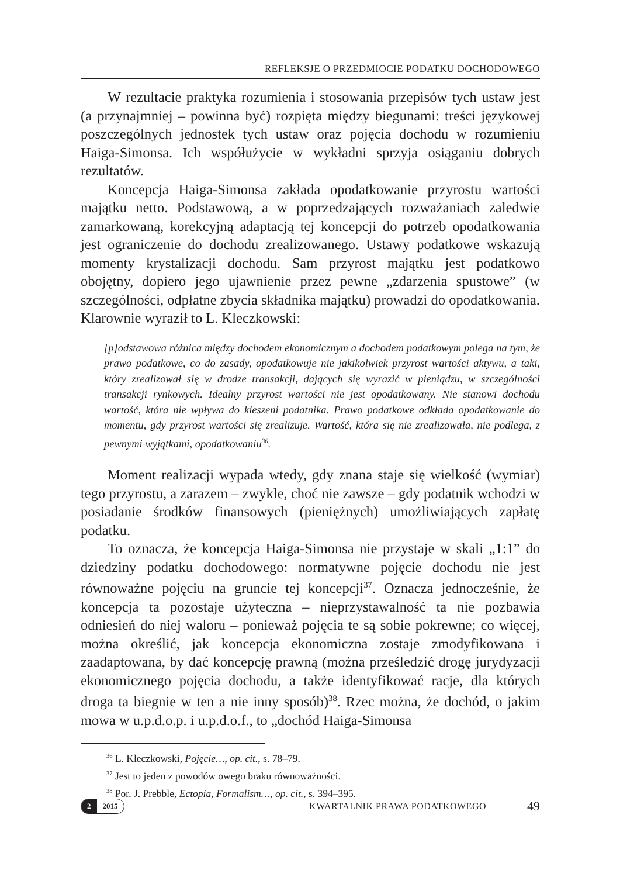REFLEKSJE O PRZEDMIOCIE PODATKU DOCHODOWEGO
W rezultacie praktyka rozumienia i stosowania przepisów tych ustaw jest (a przynajmniej – powinna być) rozpięta między biegunami: treści językowej poszczególnych jednostek tych ustaw oraz pojęcia dochodu w rozumieniu Haiga-Simonsa. Ich współużycie w wykładni sprzyja osiąganiu dobrych rezultatów.
Koncepcja Haiga-Simonsa zakłada opodatkowanie przyrostu wartości majątku netto. Podstawową, a w poprzedzających rozważaniach zaledwie zamarkowaną, korekcyjną adaptacją tej koncepcji do potrzeb opodatkowania jest ograniczenie do dochodu zrealizowanego. Ustawy podatkowe wskazują momenty krystalizacji dochodu. Sam przyrost majątku jest podatkowo obojętny, dopiero jego ujawnienie przez pewne „zdarzenia spustowe” (w szczególności, odpłatne zbycia składnika majątku) prowadzi do opodatkowania. Klarownie wyraził to L. Kleczkowski:
[p]odstawowa różnica między dochodem ekonomicznym a dochodem podatkowym polega na tym, że prawo podatkowe, co do zasady, opodatkowuje nie jakikolwiek przyrost wartości aktywu, a taki, który zrealizował się w drodze transakcji, dających się wyrazić w pieniądzu, w szczególności transakcji rynkowych. Idealny przyrost wartości nie jest opodatkowany. Nie stanowi dochodu wartość, która nie wpływa do kieszeni podatnika. Prawo podatkowe odkłada opodatkowanie do momentu, gdy przyrost wartości się zrealizuje. Wartość, która się nie zrealizowała, nie podlega, z pewnymi wyjątkami, opodatkowaniu<sup>36</sup>.
Moment realizacji wypada wtedy, gdy znana staje się wielkość (wymiar) tego przyrostu, a zarazem – zwykle, choć nie zawsze – gdy podatnik wchodzi w posiadanie środków finansowych (pieniężnych) umożliwiających zapłatę podatku.
To oznacza, że koncepcja Haiga-Simonsa nie przystaje w skali „1:1” do dziedziny podatku dochodowego: normatywne pojęcie dochodu nie jest równoważne pojęciu na gruncie tej koncepcji<sup>37</sup>. Oznacza jednocześnie, że koncepcja ta pozostaje użyteczna – nieprzystawalność ta nie pozbawia odniesień do niej waloru – ponieważ pojęcia te są sobie pokrewne; co więcej, można określić, jak koncepcja ekonomiczna zostaje zmodyfikowana i zaadaptowana, by dać koncepcję prawną (można prześledzić drogę jurydyzacji ekonomicznego pojęcia dochodu, a także identyfikować racje, dla których droga ta biegnie w ten a nie inny sposób)<sup>38</sup>. Rzec można, że dochód, o jakim mowa w u.p.d.o.p. i u.p.d.o.f., to „dochód Haiga-Simonsa
<sup>36</sup> L. Kleczkowski, Pojęcie…, op. cit., s. 78–79.
<sup>37</sup> Jest to jeden z powodów owego braku równoważności.
<sup>38</sup> Por. J. Prebble, Ectopia, Formalism…, op. cit., s. 394–395.
2 2015
KWARTALNIK PRAWA PODATKOWEGO 49